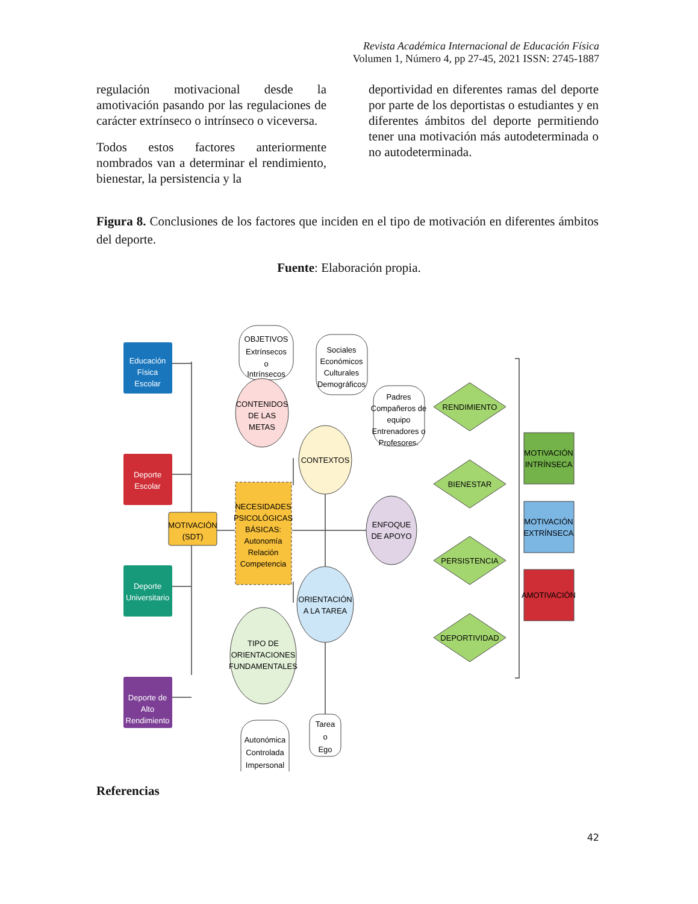Revista Académica Internacional de Educación Física
Volumen 1, Número 4, pp 27-45, 2021 ISSN: 2745-1887
regulación motivacional desde la amotivación pasando por las regulaciones de carácter extrínseco o intrínseco o viceversa.
Todos estos factores anteriormente nombrados van a determinar el rendimiento, bienestar, la persistencia y la
deportividad en diferentes ramas del deporte por parte de los deportistas o estudiantes y en diferentes ámbitos del deporte permitiendo tener una motivación más autodeterminada o no autodeterminada.
Figura 8. Conclusiones de los factores que inciden en el tipo de motivación en diferentes ámbitos del deporte.
Fuente: Elaboración propia.
Educación
Física
Escolar
Deporte
Escolar
Deporte
Universitario
Deporte de
Alto
Rendimiento
MOTIVACIÓN
(SDT)
OBJETIVOS
Extrínsecos
o
Intrínsecos
CONTENIDOS
DE LAS
METAS
NECESIDADES
PSICOLÓGICAS
BÁSICAS:
Autonomía
Relación
Competencia
TIPO DE
ORIENTACIONES
FUNDAMENTALES
Autonómica
Controlada
Impersonal
Sociales
Económicos
Culturales
Demográficos
CONTEXTOS
ORIENTACIÓN
A LA TAREA
Tarea
o
Ego
Padres
Compañeros de
equipo
Entrenadores o
Profesores.
ENFOQUE
DE APOYO
RENDIMIENTO
BIENESTAR
PERSISTENCIA
DEPORTIVIDAD
MOTIVACIÓN
INTRÍNSECA
MOTIVACIÓN
EXTRÍNSECA
AMOTIVACIÓN
Referencias
42